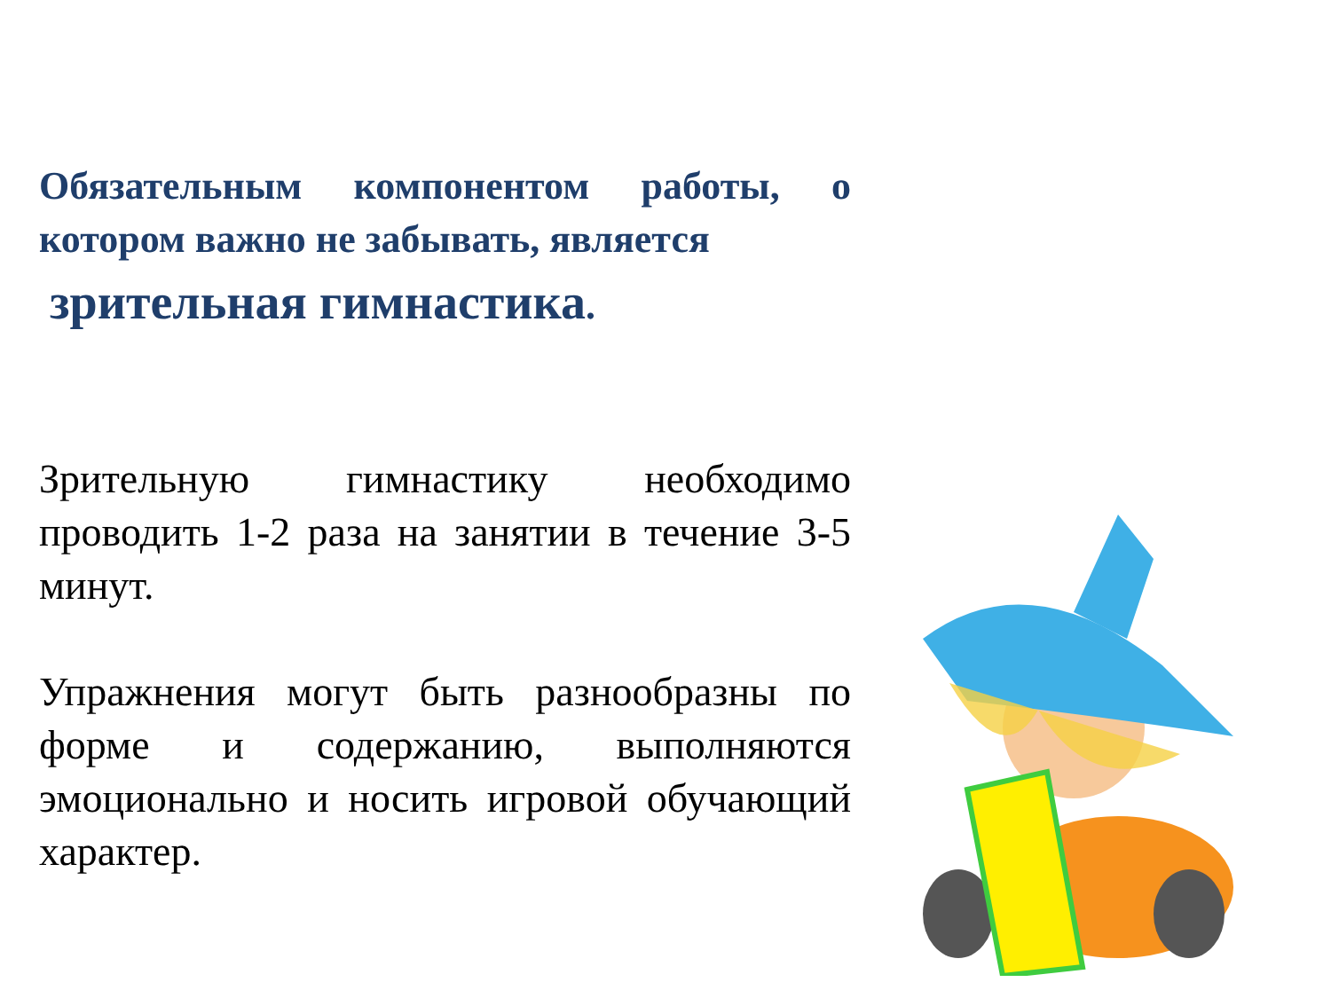Обязательным компонентом работы, о котором важно не забывать, является
зрительная гимнастика.
Зрительную гимнастику необходимо проводить 1-2 раза на занятии в течение 3-5 минут.
Упражнения могут быть разнообразны по форме и содержанию, выполняются эмоционально и носить игровой обучающий характер.